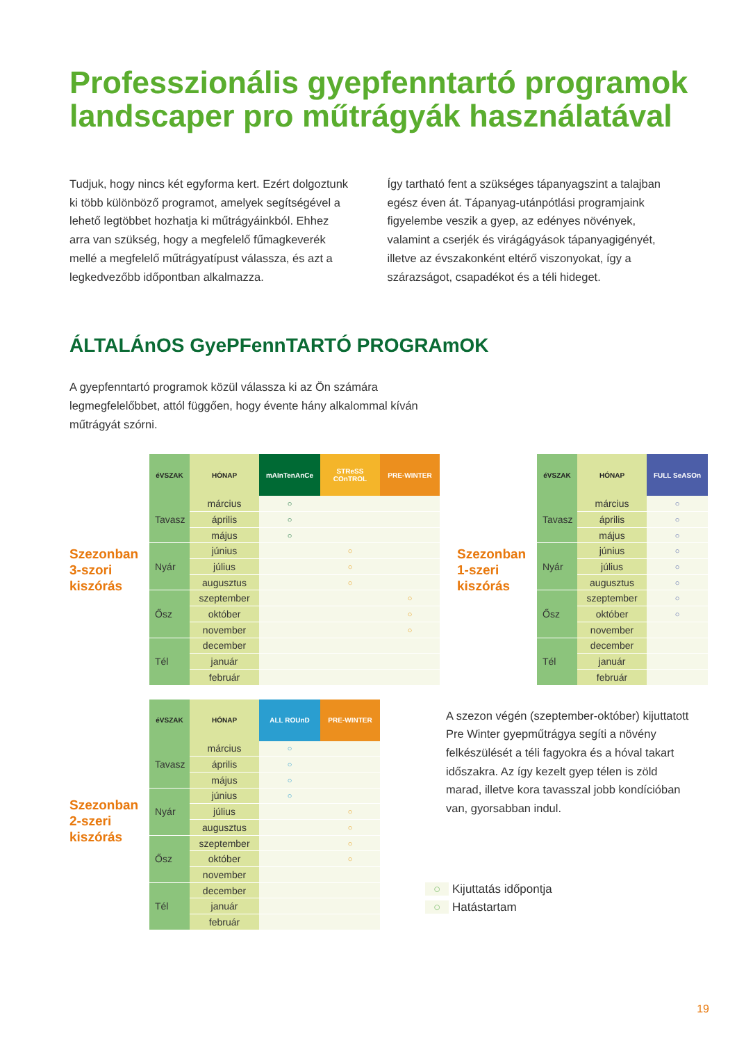Professzionális gyepfenntartó programok landscaper pro műtrágyák használatával
Tudjuk, hogy nincs két egyforma kert. Ezért dolgoztunk ki több különböző programot, amelyek segítségével a lehető legtöbbet hozhatja ki műtrágyáinkból. Ehhez arra van szükség, hogy a megfelelő fűmagkeverék mellé a megfelelő műtrágyatípust válassza, és azt a legkedvezőbb időpontban alkalmazza.
Így tartható fent a szükséges tápanyagszint a talajban egész éven át. Tápanyag-utánpótlási programjaink figyelembe veszik a gyep, az edényes növények, valamint a cserjék és virágágyások tápanyagigényét, illetve az évszakonként eltérő viszonyokat, így a szárazságot, csapadékot és a téli hideget.
ÁLTALÁnOS GyePFennTARTÓ PROGRAmOK
A gyepfenntartó programok közül válassza ki az Ön számára legmegfelelőbbet, attól függően, hogy évente hány alkalommal kíván műtrágyát szórni.
Szezonban 3-szori kiszórás
| éVSZAK | HÓNAP | mAInTenAnCe | STReSS COnTROL | PRE-WINTER |
| --- | --- | --- | --- | --- |
| Tavasz | március | ○ | | |
| | április | ○ | | |
| | május | ○ | | |
| Nyár | június | | ○ | |
| | július | | ○ | |
| | augusztus | | ○ | |
| Ősz | szeptember | | | ○ |
| | október | | | ○ |
| | november | | | ○ |
| Tél | december | | | |
| | január | | | |
| | február | | | |
Szezonban 1-szeri kiszórás
| éVSZAK | HÓNAP | FULL SeASOn |
| --- | --- | --- |
| Tavasz | március | ○ |
| | április | ○ |
| | május | ○ |
| Nyár | június | ○ |
| | július | ○ |
| | augusztus | ○ |
| Ősz | szeptember | ○ |
| | október | ○ |
| | november | |
| Tél | december | |
| | január | |
| | február | |
Szezonban 2-szeri kiszórás
| éVSZAK | HÓNAP | ALL ROUnD | PRE-WINTER |
| --- | --- | --- | --- |
| Tavasz | március | ○ | |
| | április | ○ | |
| | május | ○ | |
| Nyár | június | ○ | |
| | július | | ○ |
| | augusztus | | ○ |
| Ősz | szeptember | | ○ |
| | október | | ○ |
| | november | | |
| Tél | december | | |
| | január | | |
| | február | | |
A szezon végén (szeptember-október) kijuttatott Pre Winter gyepműtrágya segíti a növény felkészülését a téli fagyokra és a hóval takart időszakra. Az így kezelt gyep télen is zöld marad, illetve kora tavasszal jobb kondícióban van, gyorsabban indul.
○ Kijuttatás időpontja
○ Hatástartam
19